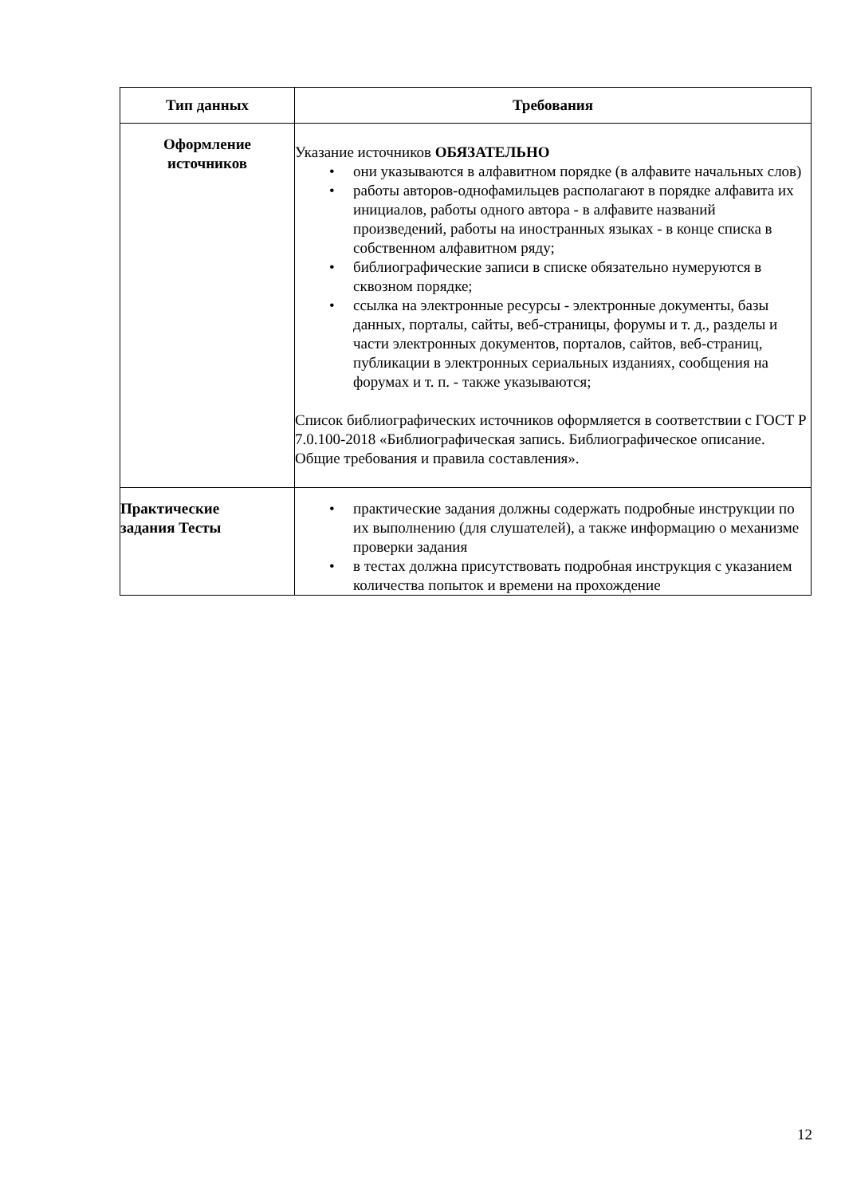| Тип данных | Требования |
| --- | --- |
| Оформление источников | Указание источников ОБЯЗАТЕЛЬНО • они указываются в алфавитном порядке (в алфавите начальных слов) • работы авторов-однофамильцев располагают в порядке алфавита их инициалов, работы одного автора - в алфавите названий произведений, работы на иностранных языках - в конце списка в собственном алфавитном ряду; • библиографические записи в списке обязательно нумеруются в сквозном порядке; • ссылка на электронные ресурсы - электронные документы, базы данных, порталы, сайты, веб-страницы, форумы и т. д., разделы и части электронных документов, порталов, сайтов, веб-страниц, публикации в электронных сериальных изданиях, сообщения на форумах и т. п. - также указываются; Список библиографических источников оформляется в соответствии с ГОСТ Р 7.0.100-2018 «Библиографическая запись. Библиографическое описание. Общие требования и правила составления». |
| Практические задания Тесты | • практические задания должны содержать подробные инструкции по их выполнению (для слушателей), а также информацию о механизме проверки задания • в тестах должна присутствовать подробная инструкция с указанием количества попыток и времени на прохождение |
12